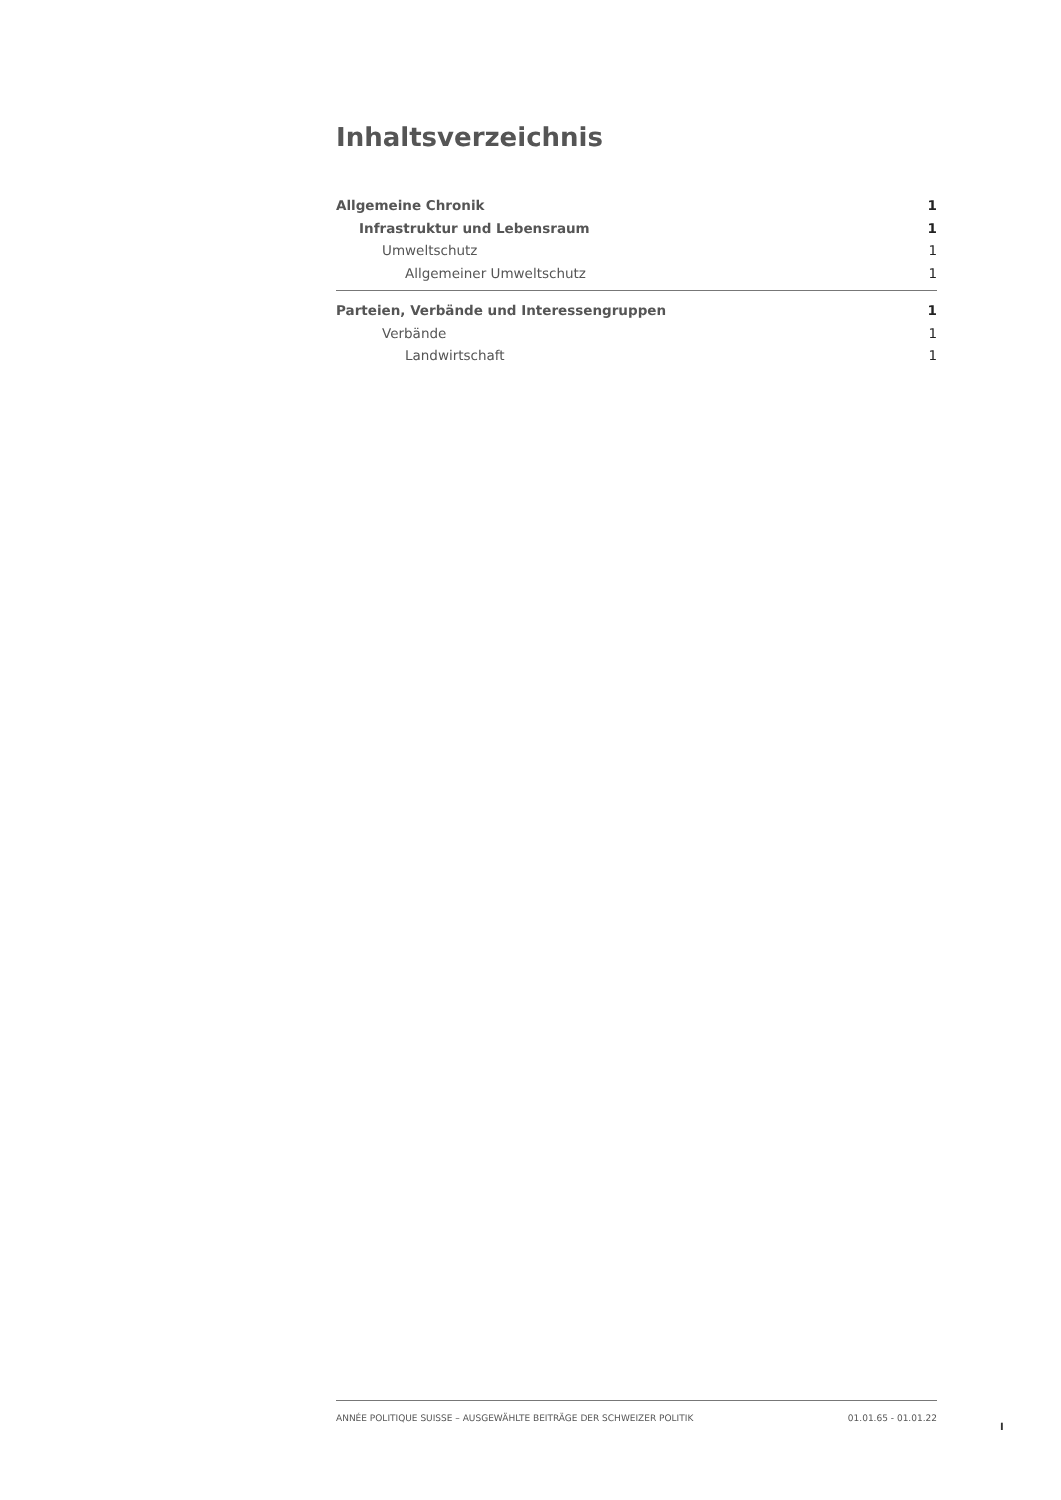Inhaltsverzeichnis
Allgemeine Chronik 1
Infrastruktur und Lebensraum 1
Umweltschutz 1
Allgemeiner Umweltschutz 1
Parteien, Verbände und Interessengruppen 1
Verbände 1
Landwirtschaft 1
ANNÉE POLITIQUE SUISSE – AUSGEWÄHLTE BEITRÄGE DER SCHWEIZER POLITIK 01.01.65 - 01.01.22
I